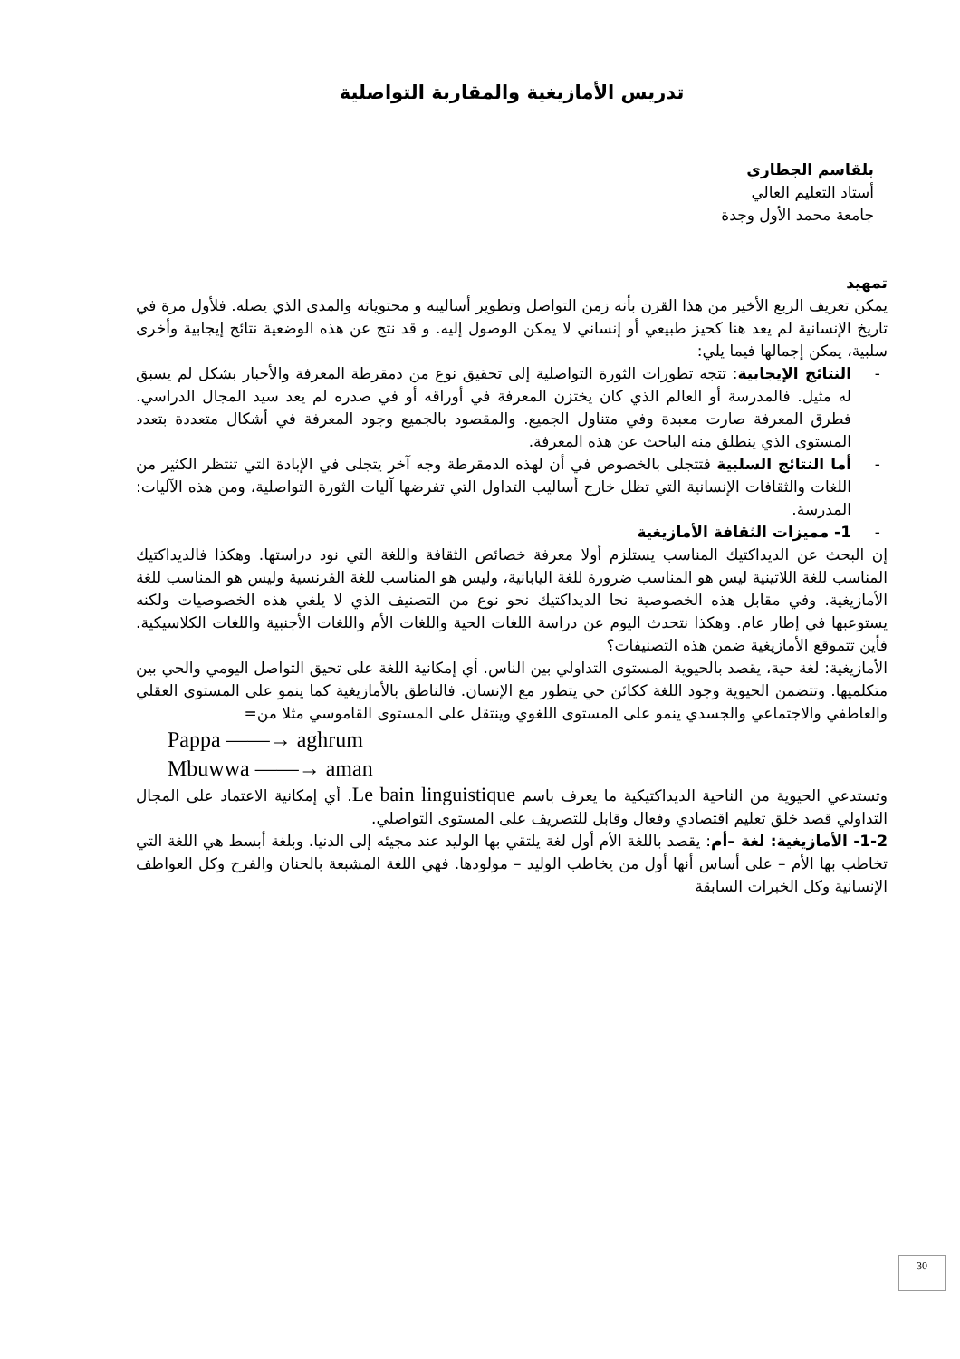تدريس الأمازيغية والمقاربة التواصلية
بلقاسم الجطاري
أستاد التعليم العالي
جامعة محمد الأول وجدة
تمهيد
يمكن تعريف الربع الأخير من هذا القرن بأنه زمن التواصل وتطوير أساليبه و محتوياته والمدى الذي يصله. فلأول مرة في تاريخ الإنسانية لم يعد هنا كحيز طبيعي أو إنساني لا يمكن الوصول إليه. و قد نتج عن هذه الوضعية نتائج إيجابية وأخرى سلبية، يمكن إجمالها فيما يلي:
- النتائج الإيجابية: تتجه تطورات الثورة التواصلية إلى تحقيق نوع من دمقرطة المعرفة والأخبار بشكل لم يسبق له مثيل. فالمدرسة أو العالم الذي كان يختزن المعرفة في أوراقه أو في صدره لم يعد سيد المجال الدراسي. فطرق المعرفة صارت معبدة وفي متناول الجميع. والمقصود بالجميع وجود المعرفة في أشكال متعددة بتعدد المستوى الذي ينطلق منه الباحث عن هذه المعرفة.
- أما النتائج السلبية فتتجلى بالخصوص في أن لهذه الدمقرطة وجه آخر يتجلى في الإبادة التي تنتظر الكثير من اللغات والثقافات الإنسانية التي تظل خارج أساليب التداول التي تفرضها آليات الثورة التواصلية، ومن هذه الآليات: المدرسة.
- 1- مميزات الثقافة الأمازيغية
إن البحث عن الديداكتيك المناسب يستلزم أولا معرفة خصائص الثقافة واللغة التي نود دراستها. وهكذا فالديداكتيك المناسب للغة اللاتينية ليس هو المناسب ضرورة للغة اليابانية، وليس هو المناسب للغة الفرنسية وليس هو المناسب للغة الأمازيغية. وفي مقابل هذه الخصوصية نحا الديداكتيك نحو نوع من التصنيف الذي لا يلغي هذه الخصوصيات ولكنه يستوعبها في إطار عام. وهكذا نتحدث اليوم عن دراسة اللغات الحية واللغات الأم واللغات الأجنبية واللغات الكلاسيكية. فأين تتموقع الأمازيغية ضمن هذه التصنيفات؟
الأمازيغية: لغة حية، يقصد بالحيوية المستوى التداولي بين الناس. أي إمكانية اللغة على تحيق التواصل اليومي والحي بين متكلميها. وتتضمن الحيوية وجود اللغة ككائن حي يتطور مع الإنسان. فالناطق بالأمازيغية كما ينمو على المستوى العقلي والعاطفي والاجتماعي والجسدي ينمو على المستوى اللغوي وينتقل على المستوى القاموسي مثلا من=
Pappa ——→ aghrum
Mbuwwa ——→ aman
وتستدعي الحيوية من الناحية الديداكتيكية ما يعرف باسم Le bain linguistique. أي إمكانية الاعتماد على المجال التداولي قصد خلق تعليم اقتصادي وفعال وقابل للتصريف على المستوى التواصلي.
1-2- الأمازيغية: لغة –أم: يقصد باللغة الأم أول لغة يلتقي بها الوليد عند مجيئه إلى الدنيا. وبلغة أبسط هي اللغة التي تخاطب بها الأم – على أساس أنها أول من يخاطب الوليد – مولودها. فهي اللغة المشبعة بالحنان والفرح وكل العواطف الإنسانية وكل الخبرات السابقة
30